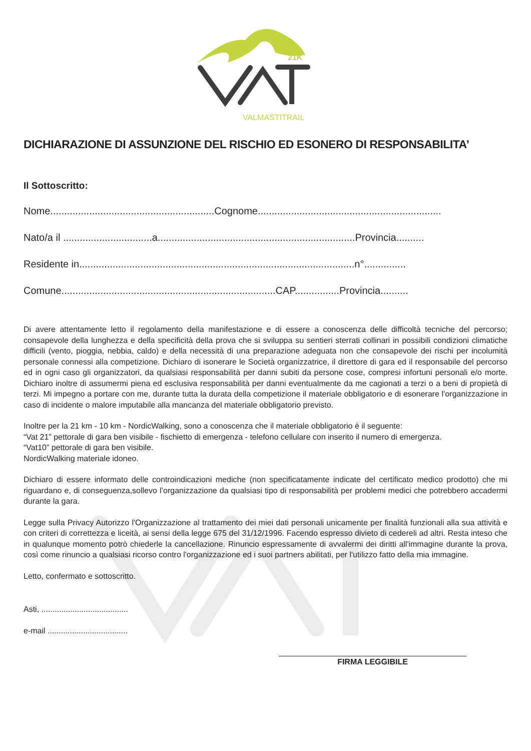21K
VALMASTITRAIL
DICHIARAZIONE DI ASSUNZIONE DEL RISCHIO ED ESONERO DI RESPONSABILITA’
Il Sottoscritto:
Nome...........................................................Cognome..................................................................
Nato/a il ................................a.......................................................................Provincia..........
Residente in...................................................................................................n°...............
Comune.............................................................................CAP................Provincia..........
Di avere attentamente letto il regolamento della manifestazione e di essere a conoscenza delle difficoltà tecniche del percorso; consapevole della lunghezza e della specificità della prova che si sviluppa su sentieri sterrati collinari in possibili condizioni climatiche difficili (vento, pioggia, nebbia, caldo) e della necessità di una preparazione adeguata non che consapevole dei rischi per incolumità personale connessi alla competizione. Dichiaro di isonerare le Società organizzatrice, il direttore di gara ed il responsabile del percorso ed in ogni caso gli organizzatori, da qualsiasi responsabilità per danni subiti da persone cose, compresi infortuni personali e/o morte. Dichiaro inoltre di assumermi piena ed esclusiva responsabilità per danni eventualmente da me cagionati a terzi o a beni di propietà di terzi. Mi impegno a portare con me, durante tutta la durata della competizione il materiale obbligatorio e di esonerare l'organizzazione in caso di incidente o malore imputabile alla mancanza del materiale obbligatorio previsto.
Inoltre per la 21 km - 10 km - NordicWalking, sono a conoscenza che il materiale obbligatorio è il seguente:
“Vat 21” pettorale di gara ben visibile - fischietto di emergenza - telefono cellulare con inserito il numero di emergenza.
“Vat10” pettorale di gara ben visibile.
NordicWalking materiale idoneo.
Dichiaro di essere informato delle controindicazioni mediche (non specificatamente indicate del certificato medico prodotto) che mi riguardano e, di conseguenza,sollevo l’organizzazione da qualsiasi tipo di responsabilità per problemi medici che potrebbero accadermi durante la gara.
Legge sulla Privacy Autorizzo l'Organizzazione al trattamento dei miei dati personali unicamente per finalità funzionali alla sua attività e con criteri di correttezza e liceità, ai sensi della legge 675 del 31/12/1996. Facendo espresso divieto di cedereli ad altri. Resta inteso che in qualunque momento potrò chiederle la cancellazione. Rinuncio espressamente di avvalermi dei diritti all'immagine durante la prova, così come rinuncio a qualsiasi ricorso contro l'organizzazione ed i suoi partners abilitati, per l'utilizzo fatto della mia immagine.
Letto, confermato e sottoscritto.
Asti, .......................................
e-mail ....................................
FIRMA LEGGIBILE